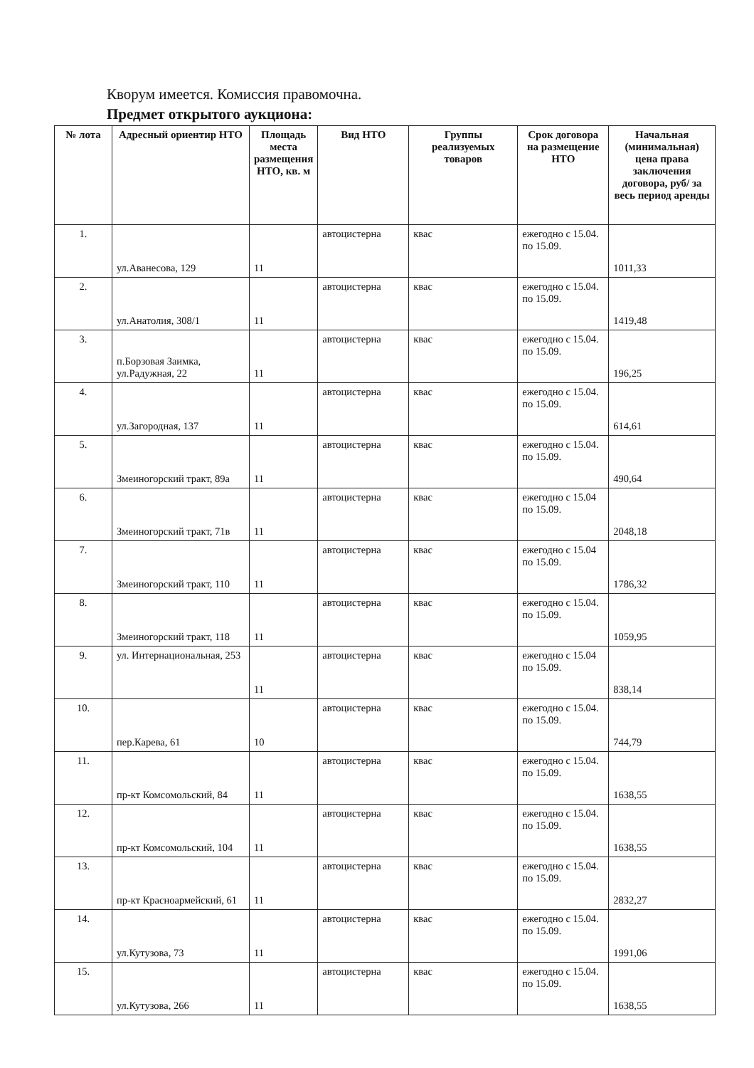Кворум имеется. Комиссия правомочна.
Предмет открытого аукциона:
| № лота | Адресный ориентир НТО | Площадь места размещения НТО, кв. м | Вид НТО | Группы реализуемых товаров | Срок договора на размещение НТО | Начальная (минимальная) цена права заключения договора, руб/ за весь период аренды |
| --- | --- | --- | --- | --- | --- | --- |
| 1. | ул.Аванесова, 129 | 11 | автоцистерна | квас | ежегодно с 15.04. по 15.09. | 1011,33 |
| 2. | ул.Анатолия, 308/1 | 11 | автоцистерна | квас | ежегодно с 15.04. по 15.09. | 1419,48 |
| 3. | п.Борзовая Заимка, ул.Радужная, 22 | 11 | автоцистерна | квас | ежегодно с 15.04. по 15.09. | 196,25 |
| 4. | ул.Загородная, 137 | 11 | автоцистерна | квас | ежегодно с 15.04. по 15.09. | 614,61 |
| 5. | Змеиногорский тракт, 89а | 11 | автоцистерна | квас | ежегодно с 15.04. по 15.09. | 490,64 |
| 6. | Змеиногорский тракт, 71в | 11 | автоцистерна | квас | ежегодно с 15.04 по 15.09. | 2048,18 |
| 7. | Змеиногорский тракт, 110 | 11 | автоцистерна | квас | ежегодно с 15.04 по 15.09. | 1786,32 |
| 8. | Змеиногорский тракт, 118 | 11 | автоцистерна | квас | ежегодно с 15.04. по 15.09. | 1059,95 |
| 9. | ул. Интернациональная, 253 | 11 | автоцистерна | квас | ежегодно с 15.04 по 15.09. | 838,14 |
| 10. | пер.Карева, 61 | 10 | автоцистерна | квас | ежегодно с 15.04. по 15.09. | 744,79 |
| 11. | пр-кт Комсомольский, 84 | 11 | автоцистерна | квас | ежегодно с 15.04. по 15.09. | 1638,55 |
| 12. | пр-кт Комсомольский, 104 | 11 | автоцистерна | квас | ежегодно с 15.04. по 15.09. | 1638,55 |
| 13. | пр-кт Красноармейский, 61 | 11 | автоцистерна | квас | ежегодно с 15.04. по 15.09. | 2832,27 |
| 14. | ул.Кутузова, 73 | 11 | автоцистерна | квас | ежегодно с 15.04. по 15.09. | 1991,06 |
| 15. | ул.Кутузова, 266 | 11 | автоцистерна | квас | ежегодно с 15.04. по 15.09. | 1638,55 |